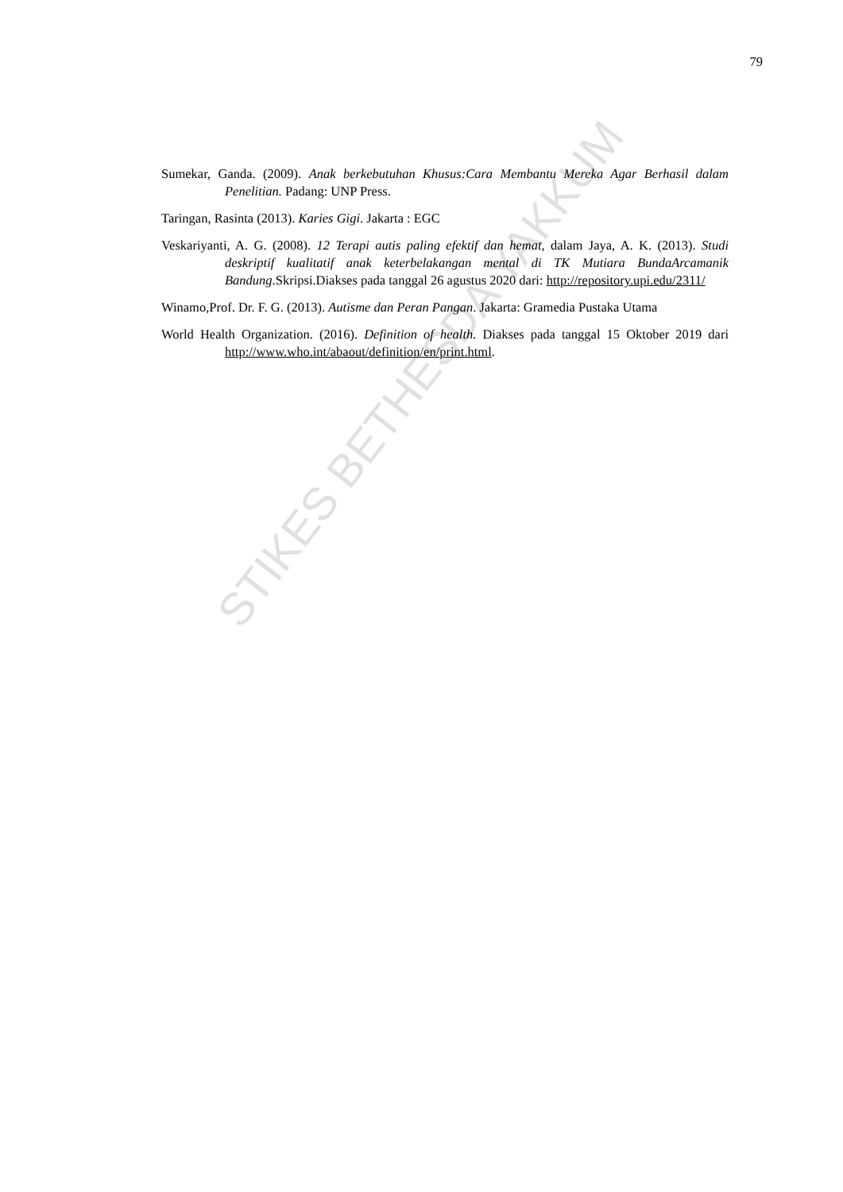79
Sumekar, Ganda. (2009). Anak berkebutuhan Khusus:Cara Membantu Mereka Agar Berhasil dalam Penelitian. Padang: UNP Press.
Taringan, Rasinta (2013). Karies Gigi. Jakarta : EGC
Veskariyanti, A. G. (2008). 12 Terapi autis paling efektif dan hemat, dalam Jaya, A. K. (2013). Studi deskriptif kualitatif anak keterbelakangan mental di TK Mutiara BundaArcamanik Bandung.Skripsi.Diakses pada tanggal 26 agustus 2020 dari: http://repository.upi.edu/2311/
Winamo,Prof. Dr. F. G. (2013). Autisme dan Peran Pangan. Jakarta: Gramedia Pustaka Utama
World Health Organization. (2016). Definition of health. Diakses pada tanggal 15 Oktober 2019 dari http://www.who.int/abaout/definition/en/print.html.
STIKES BETHESDA YAKKUM